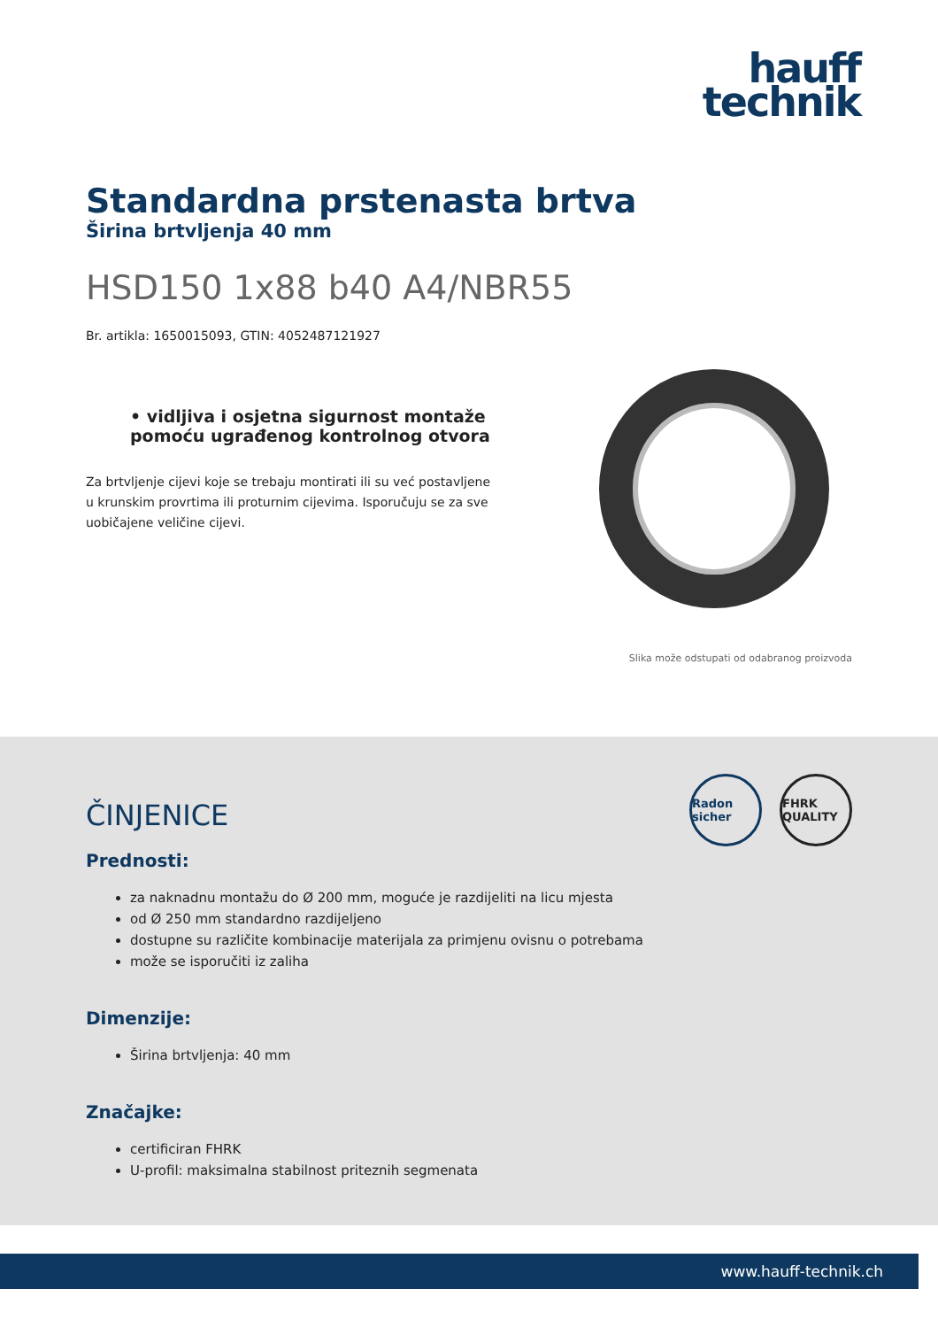hauff
technik
Standardna prstenasta brtva
Širina brtvljenja 40 mm
HSD150 1x88 b40 A4/NBR55
Br. artikla: 1650015093, GTIN: 4052487121927
• vidljiva i osjetna sigurnost montaže pomoću ugrađenog kontrolnog otvora
Za brtvljenje cijevi koje se trebaju montirati ili su već postavljene u krunskim provrtima ili proturnim cijevima. Isporučuju se za sve uobičajene veličine cijevi.
Slika može odstupati od odabranog proizvoda
Radon sicher
FHRK QUALITY
ČINJENICE
Prednosti:
za naknadnu montažu do Ø 200 mm, moguće je razdijeliti na licu mjesta
od Ø 250 mm standardno razdijeljeno
dostupne su različite kombinacije materijala za primjenu ovisnu o potrebama
može se isporučiti iz zaliha
Dimenzije:
Širina brtvljenja: 40 mm
Značajke:
certificiran FHRK
U-profil: maksimalna stabilnost priteznih segmenata
www.hauff-technik.ch